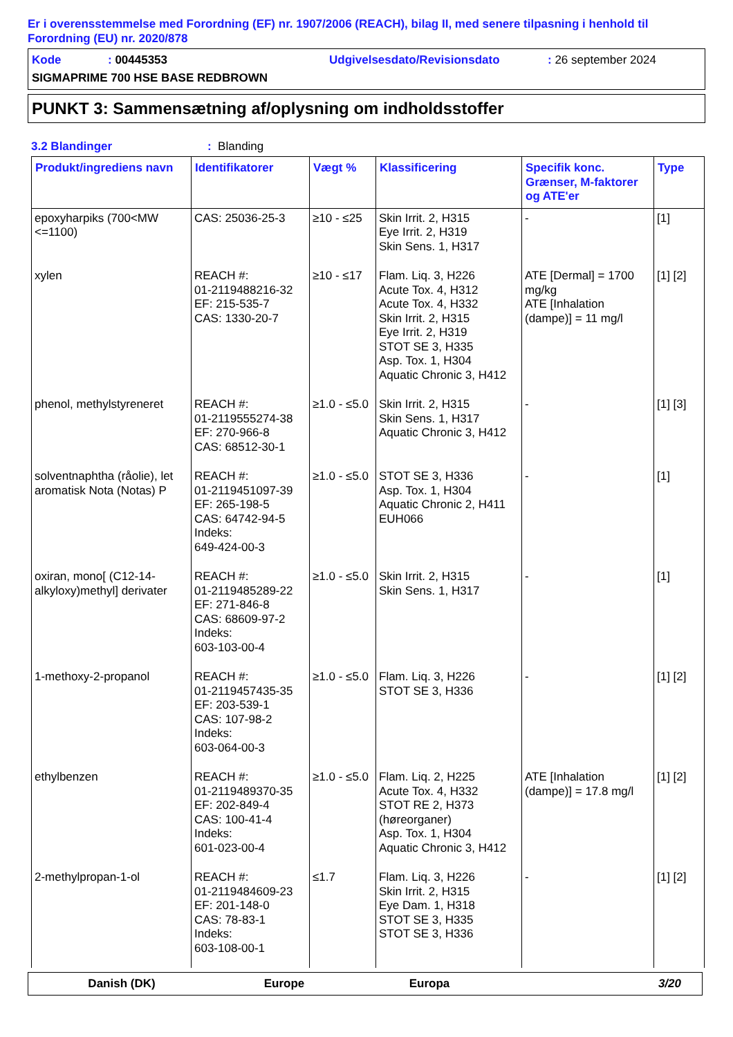Er i overensstemmelse med Forordning (EF) nr. 1907/2006 (REACH), bilag II, med senere tilpasning i henhold til Forordning (EU) nr. 2020/878
Kode: 00445353 Udgivelsesdato/Revisionsdato: 26 september 2024
SIGMAPRIME 700 HSE BASE REDBROWN
PUNKT 3: Sammensætning af/oplysning om indholdsstoffer
3.2 Blandinger: Blanding
| Produkt/ingrediens navn | Identifikatorer | Vægt % | Klassificering | Specifik konc. Grænser, M-faktorer og ATE'er | Type |
| --- | --- | --- | --- | --- | --- |
| epoxyharpiks (700<MW <=1100) | CAS: 25036-25-3 | ≥10 - ≤25 | Skin Irrit. 2, H315 Eye Irrit. 2, H319 Skin Sens. 1, H317 | - | [1] |
| xylen | REACH #: 01-2119488216-32 EF: 215-535-7 CAS: 1330-20-7 | ≥10 - ≤17 | Flam. Liq. 3, H226 Acute Tox. 4, H312 Acute Tox. 4, H332 Skin Irrit. 2, H315 Eye Irrit. 2, H319 STOT SE 3, H335 Asp. Tox. 1, H304 Aquatic Chronic 3, H412 | ATE [Dermal] = 1700 mg/kg ATE [Inhalation (dampe)] = 11 mg/l | [1] [2] |
| phenol, methylstyreneret | REACH #: 01-2119555274-38 EF: 270-966-8 CAS: 68512-30-1 | ≥1.0 - ≤5.0 | Skin Irrit. 2, H315 Skin Sens. 1, H317 Aquatic Chronic 3, H412 | - | [1] [3] |
| solventnaphtha (råolie), let aromatisk Nota (Notas) P | REACH #: 01-2119451097-39 EF: 265-198-5 CAS: 64742-94-5 Indeks: 649-424-00-3 | ≥1.0 - ≤5.0 | STOT SE 3, H336 Asp. Tox. 1, H304 Aquatic Chronic 2, H411 EUH066 | - | [1] |
| oxiran, mono[ (C12-14-alkyloxy)methyl] derivater | REACH #: 01-2119485289-22 EF: 271-846-8 CAS: 68609-97-2 Indeks: 603-103-00-4 | ≥1.0 - ≤5.0 | Skin Irrit. 2, H315 Skin Sens. 1, H317 | - | [1] |
| 1-methoxy-2-propanol | REACH #: 01-2119457435-35 EF: 203-539-1 CAS: 107-98-2 Indeks: 603-064-00-3 | ≥1.0 - ≤5.0 | Flam. Liq. 3, H226 STOT SE 3, H336 | - | [1] [2] |
| ethylbenzen | REACH #: 01-2119489370-35 EF: 202-849-4 CAS: 100-41-4 Indeks: 601-023-00-4 | ≥1.0 - ≤5.0 | Flam. Liq. 2, H225 Acute Tox. 4, H332 STOT RE 2, H373 (høreorganer) Asp. Tox. 1, H304 Aquatic Chronic 3, H412 | ATE [Inhalation (dampe)] = 17.8 mg/l | [1] [2] |
| 2-methylpropan-1-ol | REACH #: 01-2119484609-23 EF: 201-148-0 CAS: 78-83-1 Indeks: 603-108-00-1 | ≤1.7 | Flam. Liq. 3, H226 Skin Irrit. 2, H315 Eye Dam. 1, H318 STOT SE 3, H335 STOT SE 3, H336 | - | [1] [2] |
Danish (DK) Europe Europa 3/20